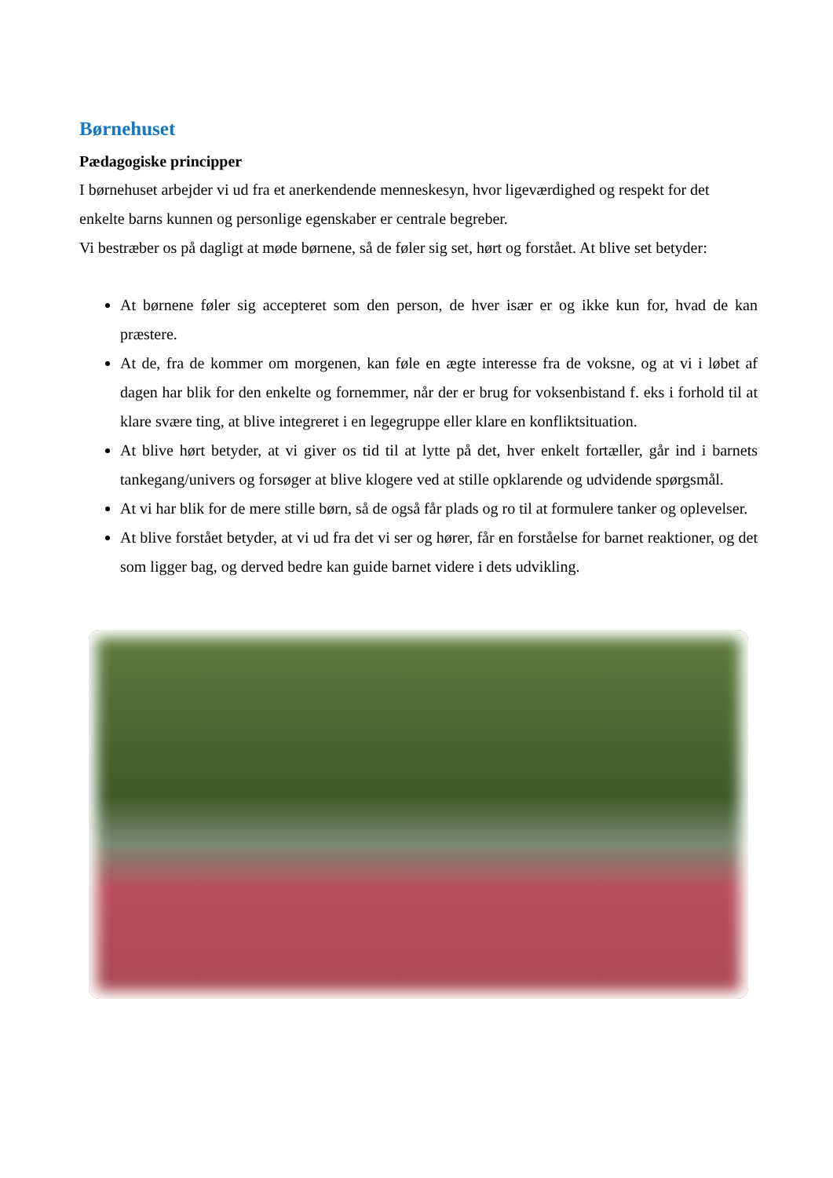Børnehuset
Pædagogiske principper
I børnehuset arbejder vi ud fra et anerkendende menneskesyn, hvor ligeværdighed og respekt for det enkelte barns kunnen og personlige egenskaber er centrale begreber.
Vi bestræber os på dagligt at møde børnene, så de føler sig set, hørt og forstået. At blive set betyder:
At børnene føler sig accepteret som den person, de hver især er og ikke kun for, hvad de kan præstere.
At de, fra de kommer om morgenen, kan føle en ægte interesse fra de voksne, og at vi i løbet af dagen har blik for den enkelte og fornemmer, når der er brug for voksenbistand f. eks i forhold til at klare svære ting, at blive integreret i en legegruppe eller klare en konfliktsituation.
At blive hørt betyder, at vi giver os tid til at lytte på det, hver enkelt fortæller, går ind i barnets tankegang/univers og forsøger at blive klogere ved at stille opklarende og udvidende spørgsmål.
At vi har blik for de mere stille børn, så de også får plads og ro til at formulere tanker og oplevelser.
At blive forstået betyder, at vi ud fra det vi ser og hører, får en forståelse for barnet reaktioner, og det som ligger bag, og derved bedre kan guide barnet videre i dets udvikling.